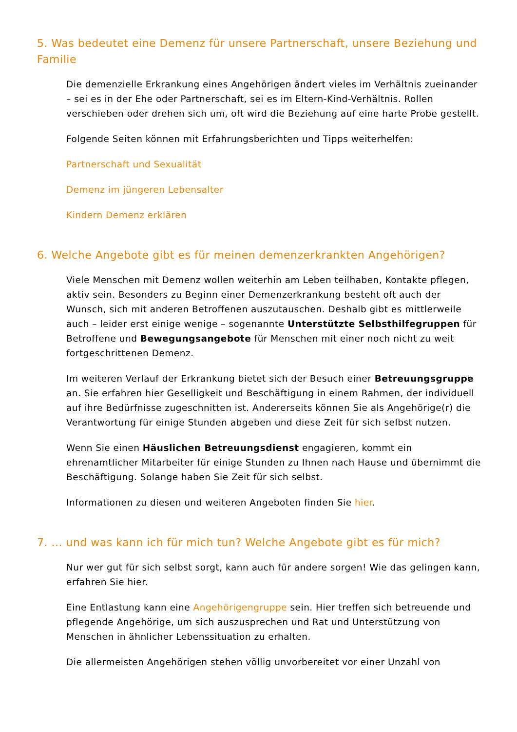5. Was bedeutet eine Demenz für unsere Partnerschaft, unsere Beziehung und Familie
Die demenzielle Erkrankung eines Angehörigen ändert vieles im Verhältnis zueinander – sei es in der Ehe oder Partnerschaft, sei es im Eltern-Kind-Verhältnis. Rollen verschieben oder drehen sich um, oft wird die Beziehung auf eine harte Probe gestellt.
Folgende Seiten können mit Erfahrungsberichten und Tipps weiterhelfen:
Partnerschaft und Sexualität
Demenz im jüngeren Lebensalter
Kindern Demenz erklären
6. Welche Angebote gibt es für meinen demenzerkrankten Angehörigen?
Viele Menschen mit Demenz wollen weiterhin am Leben teilhaben, Kontakte pflegen, aktiv sein. Besonders zu Beginn einer Demenzerkrankung besteht oft auch der Wunsch, sich mit anderen Betroffenen auszutauschen. Deshalb gibt es mittlerweile auch – leider erst einige wenige – sogenannte Unterstützte Selbsthilfegruppen für Betroffene und Bewegungsangebote für Menschen mit einer noch nicht zu weit fortgeschrittenen Demenz.
Im weiteren Verlauf der Erkrankung bietet sich der Besuch einer Betreuungsgruppe an. Sie erfahren hier Geselligkeit und Beschäftigung in einem Rahmen, der individuell auf ihre Bedürfnisse zugeschnitten ist. Andererseits können Sie als Angehörige(r) die Verantwortung für einige Stunden abgeben und diese Zeit für sich selbst nutzen.
Wenn Sie einen Häuslichen Betreuungsdienst engagieren, kommt ein ehrenamtlicher Mitarbeiter für einige Stunden zu Ihnen nach Hause und übernimmt die Beschäftigung. Solange haben Sie Zeit für sich selbst.
Informationen zu diesen und weiteren Angeboten finden Sie hier.
7. ... und was kann ich für mich tun? Welche Angebote gibt es für mich?
Nur wer gut für sich selbst sorgt, kann auch für andere sorgen! Wie das gelingen kann, erfahren Sie hier.
Eine Entlastung kann eine Angehörigengruppe sein. Hier treffen sich betreuende und pflegende Angehörige, um sich auszusprechen und Rat und Unterstützung von Menschen in ähnlicher Lebenssituation zu erhalten.
Die allermeisten Angehörigen stehen völlig unvorbereitet vor einer Unzahl von